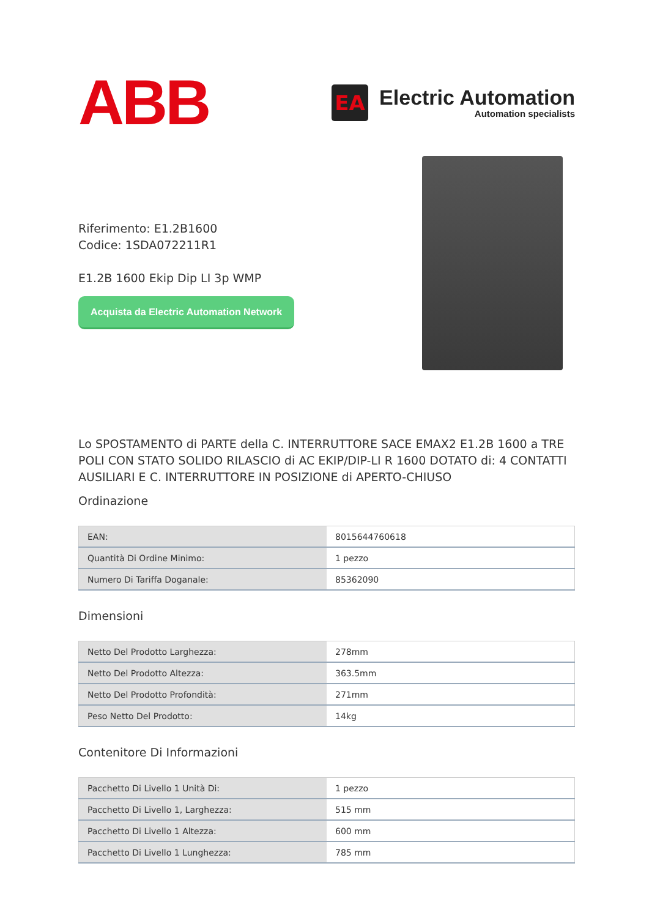ABB
EA
Electric Automation
Automation specialists
Riferimento: E1.2B1600
Codice: 1SDA072211R1
E1.2B 1600 Ekip Dip LI 3p WMP
Acquista da Electric Automation Network
Lo SPOSTAMENTO di PARTE della C. INTERRUTTORE SACE EMAX2 E1.2B 1600 a TRE POLI CON STATO SOLIDO RILASCIO di AC EKIP/DIP-LI R 1600 DOTATO di: 4 CONTATTI AUSILIARI E C. INTERRUTTORE IN POSIZIONE di APERTO-CHIUSO
Ordinazione
| EAN: | 8015644760618 |
| Quantità Di Ordine Minimo: | 1 pezzo |
| Numero Di Tariffa Doganale: | 85362090 |
Dimensioni
| Netto Del Prodotto Larghezza: | 278mm |
| Netto Del Prodotto Altezza: | 363.5mm |
| Netto Del Prodotto Profondità: | 271mm |
| Peso Netto Del Prodotto: | 14kg |
Contenitore Di Informazioni
| Pacchetto Di Livello 1 Unità Di: | 1 pezzo |
| Pacchetto Di Livello 1, Larghezza: | 515 mm |
| Pacchetto Di Livello 1 Altezza: | 600 mm |
| Pacchetto Di Livello 1 Lunghezza: | 785 mm |